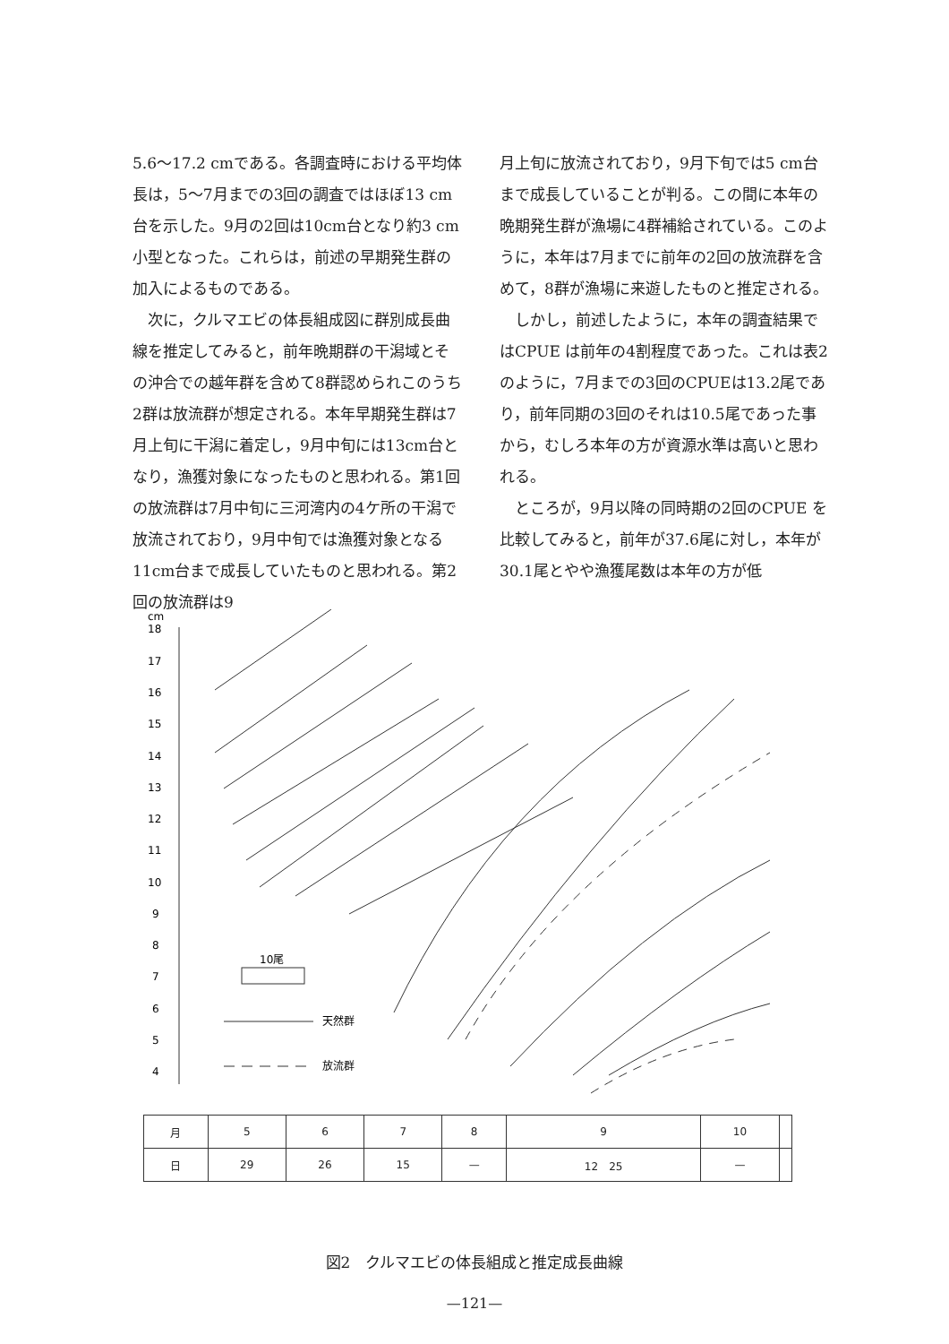5.6～17.2 cmである。各調査時における平均体長は，5～7月までの3回の調査ではほぼ13 cm台を示した。9月の2回は10cm台となり約3 cm小型となった。これらは，前述の早期発生群の加入によるものである。
　次に，クルマエビの体長組成図に群別成長曲線を推定してみると，前年晩期群の干潟域とその沖合での越年群を含めて8群認められこのうち2群は放流群が想定される。本年早期発生群は7月上旬に干潟に着定し，9月中旬には13cm台となり，漁獲対象になったものと思われる。第1回の放流群は7月中旬に三河湾内の4ケ所の干潟で放流されており，9月中旬では漁獲対象となる11cm台まで成長していたものと思われる。第2回の放流群は9
月上旬に放流されており，9月下旬では5 cm台まで成長していることが判る。この間に本年の晩期発生群が漁場に4群補給されている。このように，本年は7月までに前年の2回の放流群を含めて，8群が漁場に来遊したものと推定される。
　しかし，前述したように，本年の調査結果ではCPUE は前年の4割程度であった。これは表2のように，7月までの3回のCPUEは13.2尾であり，前年同期の3回のそれは10.5尾であった事から，むしろ本年の方が資源水準は高いと思われる。
　ところが，9月以降の同時期の2回のCPUE を比較してみると，前年が37.6尾に対し，本年が30.1尾とやや漁獲尾数は本年の方が低
cm
18
17
16
15
14
13
12
11
10
9
8
7
6
5
4
10尾
天然群
放流群
| 月 | 5 | 6 | 7 | 8 | 9 | 10 | |
| 日 | 29 | 26 | 15 | — | 12 25 | — | |
図2　クルマエビの体長組成と推定成長曲線
—121—